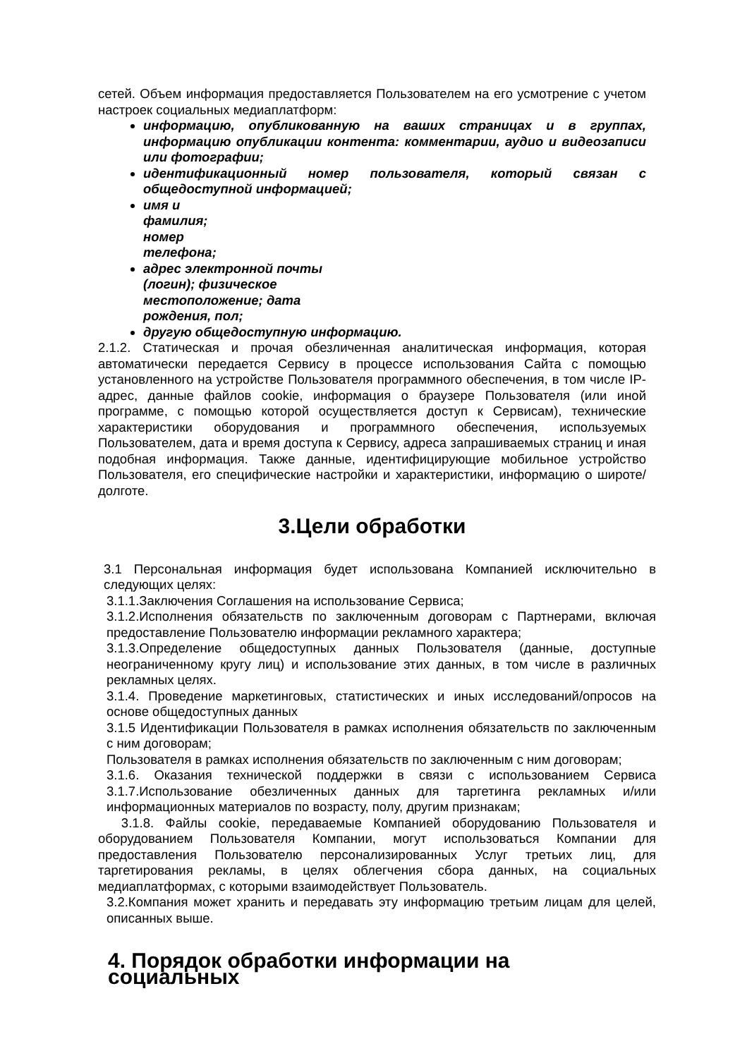сетей. Объем информация предоставляется Пользователем на его усмотрение с учетом настроек социальных медиаплатформ:
информацию, опубликованную на ваших страницах и в группах, информацию опубликации контента: комментарии, аудио и видеозаписи или фотографии;
идентификационный номер пользователя, который связан с общедоступной информацией;
имя и
фамилия;
номер
телефона;
адрес электронной почты
(логин); физическое
местоположение; дата
рождения, пол;
другую общедоступную информацию.
2.1.2. Статическая и прочая обезличенная аналитическая информация, которая автоматически передается Сервису в процессе использования Сайта с помощью установленного на устройстве Пользователя программного обеспечения, в том числе IP-адрес, данные файлов cookie, информация о браузере Пользователя (или иной программе, с помощью которой осуществляется доступ к Сервисам), технические характеристики оборудования и программного обеспечения, используемых Пользователем, дата и время доступа к Сервису, адреса запрашиваемых страниц и иная подобная информация. Также данные, идентифицирующие мобильное устройство Пользователя, его специфические настройки и характеристики, информацию о широте/долготе.
3.Цели обработки
3.1 Персональная информация будет использована Компанией исключительно в следующих целях:
3.1.1.Заключения Соглашения на использование Сервиса;
3.1.2.Исполнения обязательств по заключенным договорам с Партнерами, включая предоставление Пользователю информации рекламного характера;
3.1.3.Определение общедоступных данных Пользователя (данные, доступные неограниченному кругу лиц) и использование этих данных, в том числе в различных рекламных целях.
3.1.4. Проведение маркетинговых, статистических и иных исследований/опросов на основе общедоступных данных
3.1.5 Идентификации Пользователя в рамках исполнения обязательств по заключенным с ним договорам;
Пользователя в рамках исполнения обязательств по заключенным с ним договорам;
3.1.6. Оказания технической поддержки в связи с использованием Сервиса 3.1.7.Использование обезличенных данных для таргетинга рекламных и/или информационных материалов по возрасту, полу, другим признакам;
3.1.8. Файлы cookie, передаваемые Компанией оборудованию Пользователя и оборудованием Пользователя Компании, могут использоваться Компании для предоставления Пользователю персонализированных Услуг третьих лиц, для таргетирования рекламы, в целях облегчения сбора данных, на социальных медиаплатформах, с которыми взаимодействует Пользователь.
3.2.Компания может хранить и передавать эту информацию третьим лицам для целей, описанных выше.
4. Порядок обработки информации на социальных